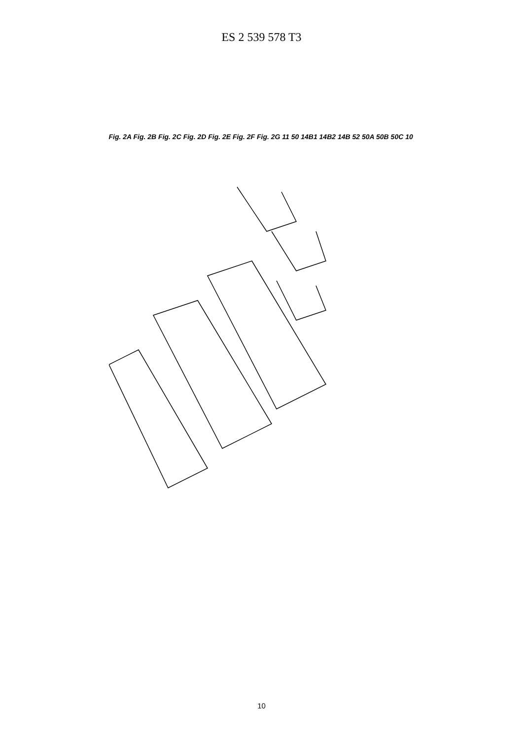ES 2 539 578 T3
Fig. 2A Fig. 2B Fig. 2C Fig. 2D Fig. 2E Fig. 2F Fig. 2G 11 50 14B1 14B2 14B 52 50A 50B 50C 10
10